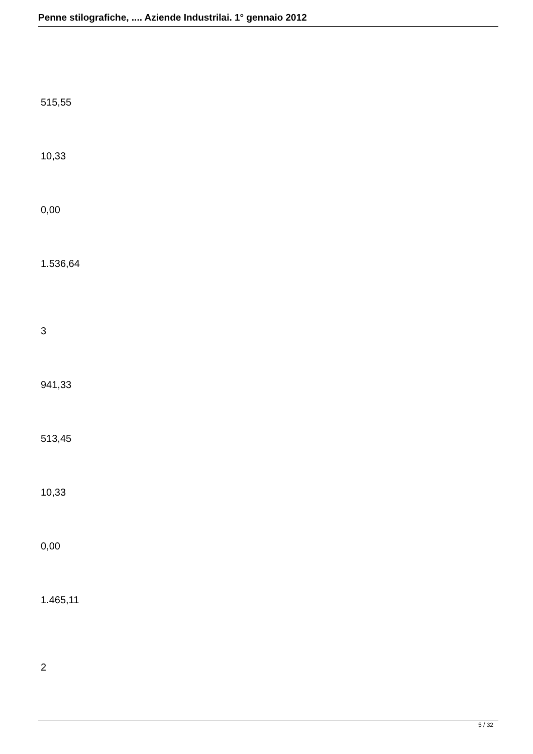Penne stilografiche, .... Aziende Industrilai. 1° gennaio 2012
515,55
10,33
0,00
1.536,64
3
941,33
513,45
10,33
0,00
1.465,11
2
5 / 32